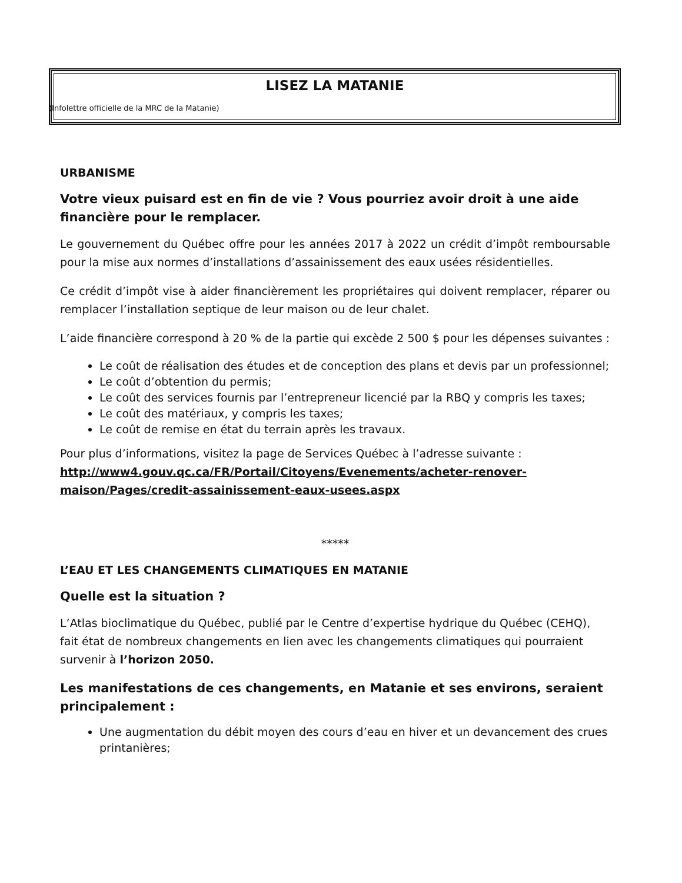LISEZ LA MATANIE
(Infolettre officielle de la MRC de la Matanie)
URBANISME
Votre vieux puisard est en fin de vie ? Vous pourriez avoir droit à une aide financière pour le remplacer.
Le gouvernement du Québec offre pour les années 2017 à 2022 un crédit d’impôt remboursable pour la mise aux normes d’installations d’assainissement des eaux usées résidentielles.
Ce crédit d’impôt vise à aider financièrement les propriétaires qui doivent remplacer, réparer ou remplacer l’installation septique de leur maison ou de leur chalet.
L’aide financière correspond à 20 % de la partie qui excède 2 500 $ pour les dépenses suivantes :
Le coût de réalisation des études et de conception des plans et devis par un professionnel;
Le coût d’obtention du permis;
Le coût des services fournis par l’entrepreneur licencié par la RBQ y compris les taxes;
Le coût des matériaux, y compris les taxes;
Le coût de remise en état du terrain après les travaux.
Pour plus d’informations, visitez la page de Services Québec à l’adresse suivante : http://www4.gouv.qc.ca/FR/Portail/Citoyens/Evenements/acheter-renover-maison/Pages/credit-assainissement-eaux-usees.aspx
*****
L’EAU ET LES CHANGEMENTS CLIMATIQUES EN MATANIE
Quelle est la situation ?
L’Atlas bioclimatique du Québec, publié par le Centre d’expertise hydrique du Québec (CEHQ), fait état de nombreux changements en lien avec les changements climatiques qui pourraient survenir à l’horizon 2050.
Les manifestations de ces changements, en Matanie et ses environs, seraient principalement :
Une augmentation du débit moyen des cours d’eau en hiver et un devancement des crues printanières;